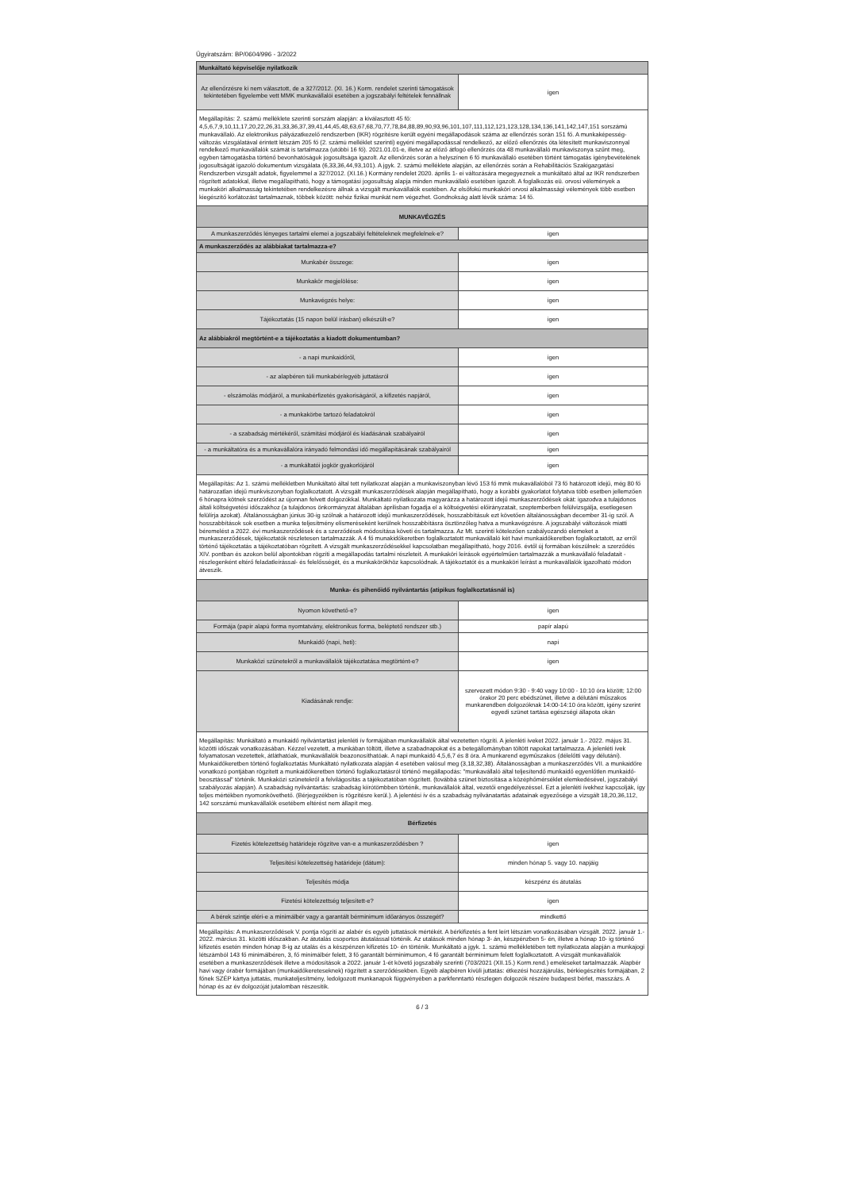Ügyiratszám: BP/0604/996 - 3/2022
| Munkáltató képviselője nyilatkozik | |
| Az ellenőrzésre ki nem választott, de a 327/2012. (XI. 16.) Korm. rendelet szerinti támogatások tekintetében figyelembe vett MMK munkavállalói esetében a jogszabályi feltételek fennállnak | igen |
| Megállapítás: 2. számú melléklete szerinti sorszám alapján: a kiválasztott 45 fő: 4,5,6,7,9,10,11,17,20,22,26,31,33,36,37,39,41,44,45,48,63,67,68,70,77,78,84,88,89,90,93,96,101,107,111,112,121,123,128,134,136,141,142,147,151 sorszámú munkavállaló. Az elektronikus pályázatkezelő rendszerben (IKR) rögzítésre került egyéni megállapodások száma az ellenőrzés során 151 fő. A munkaképesség-változás vizsgálatával érintett létszám 205 fő (2. számú melléklet szerinti) egyéni megállapodással rendelkező, az előző ellenőrzés óta létesített munkaviszonnyal rendelkező munkavállalók számát is tartalmazza (utóbbi 16 fő). 2021.01.01-e, illetve az előző átfogó ellenőrzés óta 48 munkavállaló munkaviszonya szűnt meg, egyben támogatásba történő bevonhatóságuk jogosultsága igazolt. Az ellenőrzés során a helyszínen 6 fő munkavállaló esetében történt támogatás igénybevételének jogosultságát igazoló dokumentum vizsgálata (6,33,36,44,93,101). A jgyk. 2. számú melléklete alapján, az ellenőrzés során a Rehabilitációs Szakigazgatási Rendszerben vizsgált adatok, figyelemmel a 327/2012. (XI.16.) Kormány rendelet 2020. április 1- ei változására megegyeznek a munkáltató által az IKR rendszerben rögzített adatokkal, illetve megállapítható, hogy a támogatási jogosultság alapja minden munkavállaló esetében igazolt. A foglalkozás eü. orvosi vélemények a munkaköri alkalmasság tekintetében rendelkezésre állnak a vizsgált munkavállalók esetében. Az elsőfokú munkaköri orvosi alkalmassági vélemények több esetben kiegészítő korlátozást tartalmaznak, többek között: nehéz fizikai munkát nem végezhet. Gondnokság alatt lévők száma: 14 fő. | |
| MUNKAVÉGZÉS | |
| A munkaszerződés lényeges tartalmi elemei a jogszabályi feltételeknek megfelelnek-e? | igen |
| A munkaszerződés az alábbiakat tartalmazza-e? | |
| Munkabér összege: | igen |
| Munkakör megjelölése: | igen |
| Munkavégzés helye: | igen |
| Tájékoztatás (15 napon belül írásban) elkészült-e? | igen |
| Az alábbiakról megtörtént-e a tájékoztatás a kiadott dokumentumban? | |
| - a napi munkaidőről, | igen |
| - az alapbéren túli munkabér/egyéb juttatásról | igen |
| - elszámolás módjáról, a munkabérfizetés gyakoriságáról, a kifizetés napjáról, | igen |
| - a munkakörbe tartozó feladatokról | igen |
| - a szabadság mértékéről, számítási módjáról és kiadásának szabályairól | igen |
| - a munkáltatóra és a munkavállalóra irányadó felmondási idő megállapításának szabályairól | igen |
| - a munkáltatói jogkör gyakorlójáról | igen |
| Megállapítás: Az 1. számú mellékletben Munkáltató által tett nyilatkozat alapján a munkaviszonyban lévő 153 fő mmk mukavállalóból 73 fő határozott idejű, még 80 fő határozatlan idejű munkviszonyban foglalkoztatott. A vizsgált munkaszerződések alapján megállapítható, hogy a korábbi gyakorlatot folytatva több esetben jellemzően 6 hónapra kötnek szerződést az újonnan felvett dolgozókkal. Munkáltató nyilatkozata magyarázza a határozott idejű munkaszerződések okát: igazodva a tulajdonos általi költségvetési időszakhoz (a tulajdonos önkormányzat általában áprilisban fogadja el a költségvetési előirányzatait, szeptemberben felülvizsgálja, esetlegesen felülírja azokat). Általánosságban június 30-ig szólnak a határozott idejű munkaszerződések, hosszabbításuk ezt követően általánosságban december 31-ig szól. A hosszabbítások sok esetben a munka teljesítmény elismeréseként kerülnek hosszabbításra ösztönzőleg hatva a munkavégzésre. A jogszabályi változások miatti béremelést a 2022. évi munkaszerződések és a szerződések módosítása követi és tartalmazza. Az Mt. szerinti kötelezően szabályozandó elemeket a munkaszerződések, tájékoztatók részletesen tartalmazzák. A 4 fő munakidőkeretben foglalkoztatott munkavállaló két havi munkaidőkeretben foglalkoztatott, az erről történő tájékoztatás a tájékoztatóban rögzített. A vizsgált munkaszerződésekkel kapcsolatban megállapítható, hogy 2016. évtől új formában készülnek: a szerződés XIV. pontban és azokon belül alpontokban rögzíti a megállapodás tartalmi részleteit. A munkaköri leírások egyértelműen tartalmazzák a munkavállaló feladatait - részlegenként eltérő feladatleírással- és felelősségét, és a munkakörökhöz kapcsolódnak. A tájékoztatót és a munkaköri leírást a munkavállalók igazolható módon átveszik. | |
| Munka- és pihenőidő nyilvántartás (atipikus foglalkoztatásnál is) | |
| Nyomon követhető-e? | igen |
| Formája (papír alapú forma nyomtatvány, elektronikus forma, beléptető rendszer stb.) | papír alapú |
| Munkaidő (napi, heti): | napi |
| Munkaközi szünetekről a munkavállalók tájékoztatása megtörtént-e? | igen |
| Kiadásának rendje: | szervezett módon 9:30 - 9:40 vagy 10:00 - 10:10 óra között; 12:00 órakor 20 perc ebédszünet, illetve a délutáni műszakos munkarendben dolgozóknak 14:00-14:10 óra között, igény szerint egyedi szünet tartása egészségi állapota okán |
| Megállapítás: Munkáltató a munkaidő nyilvántartást jelenléti ív formájában munkavállalók által vezetetten rögzíti. A jelenléti íveket 2022. január 1.- 2022. május 31. közötti időszak vonatkozásában. Kézzel vezetett, a munkában töltött, illetve a szabadnapokat és a betegállományban töltött napokat tartalmazza. A jelenléti ívek folyamatosan vezetettek, átláthatóak, munkavállalók beazonosíthatóak. A napi munkaidő 4,5,6,7 és 8 óra. A munkarend egyműszakos (délelőtti vagy délutáni). Munkaidőkeretben történő foglalkoztatás Munkáltató nyilatkozata alapján 4 esetében valósul meg (3,18,32,38). Általánosságban a munkaszerződés VII. a munkaidőre vonatkozó pontjában rögzített a munkaidőkeretben történő foglalkoztatásról történő megállapodás: "munkavállaló által teljesítendő munkaidő egyenlőtlen munkaidő-beosztással" történik. Munkaközi szünetekről a felvilágosítás a tájékoztatóban rögzített. (továbbá szünet biztosítása a középhőmérséklet elemkedésével, jogszabályi szabályozás alapján). A szabadság nyilvántartás: szabadság kiírótömbben történik, munkavállalók által, vezetői engedélyezéssel. Ezt a jelenléti ívekhez kapcsolják, így teljes mértékben nyomonkövethető. (Bérjegyzékben is rögzítésre kerül.). A jelentési ív és a szabadság nyilvánatartás adatainak egyezősége a vizsgált 18,20,36,112, 142 sorszámú munkavállalók esetébem eltérést nem állapít meg. | |
| Bérfizetés | |
| Fizetés kötelezettség határideje rögzítve van-e a munkaszerződésben ? | igen |
| Teljesítési kötelezettség határideje (dátum): | minden hónap 5. vagy 10. napjáig |
| Teljesítés módja | készpénz és átutalás |
| Fizetési kötelezettség teljesített-e? | igen |
| A bérek szintje eléri-e a minimálbér vagy a garantált bérminimum időarányos összegét? | mindkettő |
| Megállapítás: A munkaszerződések V. pontja rögzíti az alabér és egyéb juttatások mértékét. A bérkifizetés a fent leírt létszám vonatkozásában vizsgált. 2022. január 1.- 2022. március 31. közötti időszakban. Az átutalás csoportos átutalással történik. Az utalások minden hónap 3- án, készpénzben 5- én, illetve a hónap 10- ig történő kifizetés esetén minden hónap 8-ig az utalás és a készpénzen kifizetés 10- én történik. Munkáltató a jgyk. 1. számú mellékletében tett nyilatkozata alapján a munkajogi létszámból 143 fő minimálbéren, 3, fő minimálbér felett, 3 fő garantált bérminimumon, 4 fő garantált bérminimum felett foglalkoztatott. A vizsgált munkavállalók esetében a munkaszerződések illetve a módosítások a 2022. január 1-ét követő jogszabály szerinti (703/2021 (XII.15.) Korm.rend.) emeléseket tartalmazzák. Alapbér havi vagy órabér formájában (munkaidőkereteseknek) rögzített a szerződésekben. Egyéb alapbéren kívüli juttatás: étkezési hozzájárulás, bérkiegészítés formájában, 2 főnek SZÉP kártya juttatás, munkateljesítmény, ledolgozott munkanapok függvényében a parkfenntartó részlegen dolgozók részére budapest bérlet, masszázs. A hónap és az év dolgozóját jutalomban részesítik. | |
6 / 3